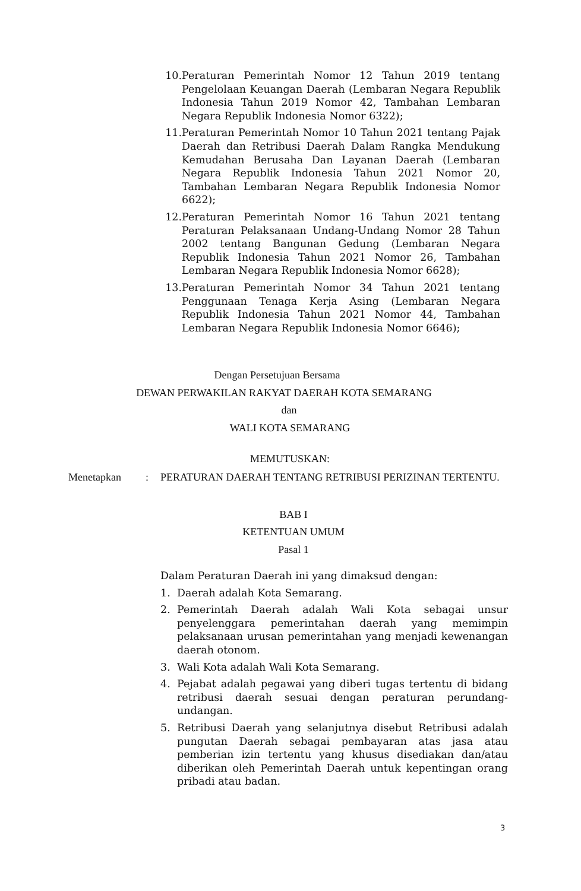10. Peraturan Pemerintah Nomor 12 Tahun 2019 tentang Pengelolaan Keuangan Daerah (Lembaran Negara Republik Indonesia Tahun 2019 Nomor 42, Tambahan Lembaran Negara Republik Indonesia Nomor 6322);
11. Peraturan Pemerintah Nomor 10 Tahun 2021 tentang Pajak Daerah dan Retribusi Daerah Dalam Rangka Mendukung Kemudahan Berusaha Dan Layanan Daerah (Lembaran Negara Republik Indonesia Tahun 2021 Nomor 20, Tambahan Lembaran Negara Republik Indonesia Nomor 6622);
12. Peraturan Pemerintah Nomor 16 Tahun 2021 tentang Peraturan Pelaksanaan Undang-Undang Nomor 28 Tahun 2002 tentang Bangunan Gedung (Lembaran Negara Republik Indonesia Tahun 2021 Nomor 26, Tambahan Lembaran Negara Republik Indonesia Nomor 6628);
13. Peraturan Pemerintah Nomor 34 Tahun 2021 tentang Penggunaan Tenaga Kerja Asing (Lembaran Negara Republik Indonesia Tahun 2021 Nomor 44, Tambahan Lembaran Negara Republik Indonesia Nomor 6646);
Dengan Persetujuan Bersama
DEWAN PERWAKILAN RAKYAT DAERAH KOTA SEMARANG
dan
WALI KOTA SEMARANG
MEMUTUSKAN:
Menetapkan : PERATURAN DAERAH TENTANG RETRIBUSI PERIZINAN TERTENTU.
BAB I
KETENTUAN UMUM
Pasal 1
Dalam Peraturan Daerah ini yang dimaksud dengan:
1. Daerah adalah Kota Semarang.
2. Pemerintah Daerah adalah Wali Kota sebagai unsur penyelenggara pemerintahan daerah yang memimpin pelaksanaan urusan pemerintahan yang menjadi kewenangan daerah otonom.
3. Wali Kota adalah Wali Kota Semarang.
4. Pejabat adalah pegawai yang diberi tugas tertentu di bidang retribusi daerah sesuai dengan peraturan perundang-undangan.
5. Retribusi Daerah yang selanjutnya disebut Retribusi adalah pungutan Daerah sebagai pembayaran atas jasa atau pemberian izin tertentu yang khusus disediakan dan/atau diberikan oleh Pemerintah Daerah untuk kepentingan orang pribadi atau badan.
3